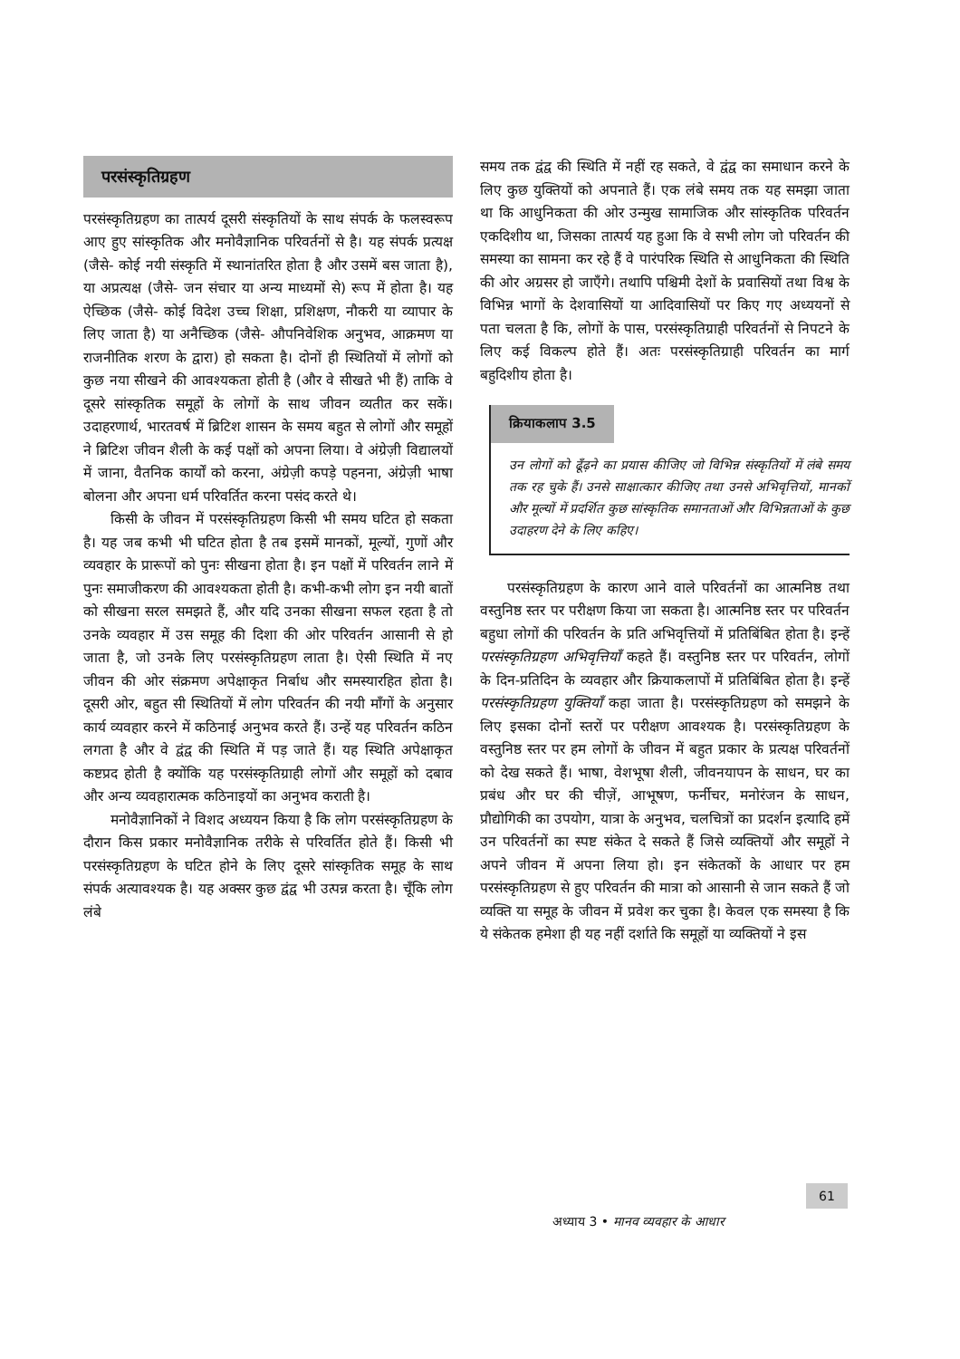परसंस्कृतिग्रहण
परसंस्कृतिग्रहण का तात्पर्य दूसरी संस्कृतियों के साथ संपर्क के फलस्वरूप आए हुए सांस्कृतिक और मनोवैज्ञानिक परिवर्तनों से है। यह संपर्क प्रत्यक्ष (जैसे- कोई नयी संस्कृति में स्थानांतरित होता है और उसमें बस जाता है), या अप्रत्यक्ष (जैसे- जन संचार या अन्य माध्यमों से) रूप में होता है। यह ऐच्छिक (जैसे- कोई विदेश उच्च शिक्षा, प्रशिक्षण, नौकरी या व्यापार के लिए जाता है) या अनैच्छिक (जैसे- औपनिवेशिक अनुभव, आक्रमण या राजनीतिक शरण के द्वारा) हो सकता है। दोनों ही स्थितियों में लोगों को कुछ नया सीखने की आवश्यकता होती है (और वे सीखते भी हैं) ताकि वे दूसरे सांस्कृतिक समूहों के लोगों के साथ जीवन व्यतीत कर सकें। उदाहरणार्थ, भारतवर्ष में ब्रिटिश शासन के समय बहुत से लोगों और समूहों ने ब्रिटिश जीवन शैली के कई पक्षों को अपना लिया। वे अंग्रेज़ी विद्यालयों में जाना, वैतनिक कार्यों को करना, अंग्रेज़ी कपड़े पहनना, अंग्रेज़ी भाषा बोलना और अपना धर्म परिवर्तित करना पसंद करते थे।
किसी के जीवन में परसंस्कृतिग्रहण किसी भी समय घटित हो सकता है। यह जब कभी भी घटित होता है तब इसमें मानकों, मूल्यों, गुणों और व्यवहार के प्रारूपों को पुनः सीखना होता है। इन पक्षों में परिवर्तन लाने में पुनः समाजीकरण की आवश्यकता होती है। कभी-कभी लोग इन नयी बातों को सीखना सरल समझते हैं, और यदि उनका सीखना सफल रहता है तो उनके व्यवहार में उस समूह की दिशा की ओर परिवर्तन आसानी से हो जाता है, जो उनके लिए परसंस्कृतिग्रहण लाता है। ऐसी स्थिति में नए जीवन की ओर संक्रमण अपेक्षाकृत निर्बाध और समस्यारहित होता है। दूसरी ओर, बहुत सी स्थितियों में लोग परिवर्तन की नयी माँगों के अनुसार कार्य व्यवहार करने में कठिनाई अनुभव करते हैं। उन्हें यह परिवर्तन कठिन लगता है और वे द्वंद्व की स्थिति में पड़ जाते हैं। यह स्थिति अपेक्षाकृत कष्टप्रद होती है क्योंकि यह परसंस्कृतिग्राही लोगों और समूहों को दबाव और अन्य व्यवहारात्मक कठिनाइयों का अनुभव कराती है।
मनोवैज्ञानिकों ने विशद अध्ययन किया है कि लोग परसंस्कृतिग्रहण के दौरान किस प्रकार मनोवैज्ञानिक तरीके से परिवर्तित होते हैं। किसी भी परसंस्कृतिग्रहण के घटित होने के लिए दूसरे सांस्कृतिक समूह के साथ संपर्क अत्यावश्यक है। यह अक्सर कुछ द्वंद्व भी उत्पन्न करता है। चूँकि लोग लंबे
समय तक द्वंद्व की स्थिति में नहीं रह सकते, वे द्वंद्व का समाधान करने के लिए कुछ युक्तियों को अपनाते हैं। एक लंबे समय तक यह समझा जाता था कि आधुनिकता की ओर उन्मुख सामाजिक और सांस्कृतिक परिवर्तन एकदिशीय था, जिसका तात्पर्य यह हुआ कि वे सभी लोग जो परिवर्तन की समस्या का सामना कर रहे हैं वे पारंपरिक स्थिति से आधुनिकता की स्थिति की ओर अग्रसर हो जाएँगे। तथापि पश्चिमी देशों के प्रवासियों तथा विश्व के विभिन्न भागों के देशवासियों या आदिवासियों पर किए गए अध्ययनों से पता चलता है कि, लोगों के पास, परसंस्कृतिग्राही परिवर्तनों से निपटने के लिए कई विकल्प होते हैं। अतः परसंस्कृतिग्राही परिवर्तन का मार्ग बहुदिशीय होता है।
क्रियाकलाप 3.5
उन लोगों को ढूँढ़ने का प्रयास कीजिए जो विभिन्न संस्कृतियों में लंबे समय तक रह चुके हैं। उनसे साक्षात्कार कीजिए तथा उनसे अभिवृत्तियों, मानकों और मूल्यों में प्रदर्शित कुछ सांस्कृतिक समानताओं और विभिन्नताओं के कुछ उदाहरण देने के लिए कहिए।
परसंस्कृतिग्रहण के कारण आने वाले परिवर्तनों का आत्मनिष्ठ तथा वस्तुनिष्ठ स्तर पर परीक्षण किया जा सकता है। आत्मनिष्ठ स्तर पर परिवर्तन बहुधा लोगों की परिवर्तन के प्रति अभिवृत्तियों में प्रतिबिंबित होता है। इन्हें परसंस्कृतिग्रहण अभिवृत्तियाँ कहते हैं। वस्तुनिष्ठ स्तर पर परिवर्तन, लोगों के दिन-प्रतिदिन के व्यवहार और क्रियाकलापों में प्रतिबिंबित होता है। इन्हें परसंस्कृतिग्रहण युक्तियाँ कहा जाता है। परसंस्कृतिग्रहण को समझने के लिए इसका दोनों स्तरों पर परीक्षण आवश्यक है। परसंस्कृतिग्रहण के वस्तुनिष्ठ स्तर पर हम लोगों के जीवन में बहुत प्रकार के प्रत्यक्ष परिवर्तनों को देख सकते हैं। भाषा, वेशभूषा शैली, जीवनयापन के साधन, घर का प्रबंध और घर की चीज़ें, आभूषण, फर्नीचर, मनोरंजन के साधन, प्रौद्योगिकी का उपयोग, यात्रा के अनुभव, चलचित्रों का प्रदर्शन इत्यादि हमें उन परिवर्तनों का स्पष्ट संकेत दे सकते हैं जिसे व्यक्तियों और समूहों ने अपने जीवन में अपना लिया हो। इन संकेतकों के आधार पर हम परसंस्कृतिग्रहण से हुए परिवर्तन की मात्रा को आसानी से जान सकते हैं जो व्यक्ति या समूह के जीवन में प्रवेश कर चुका है। केवल एक समस्या है कि ये संकेतक हमेशा ही यह नहीं दर्शाते कि समूहों या व्यक्तियों ने इस
61
अध्याय 3 • मानव व्यवहार के आधार